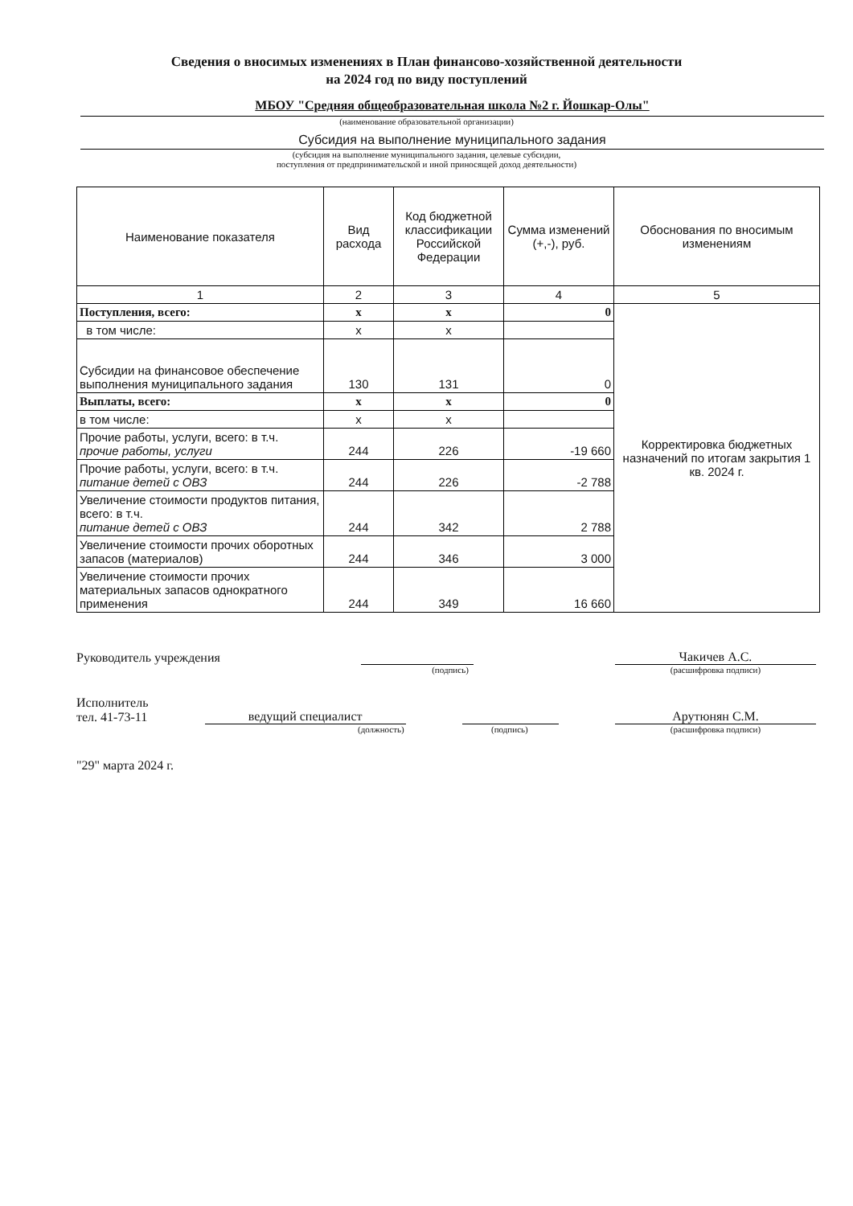Сведения о вносимых изменениях в План финансово-хозяйственной деятельности
на 2024 год по виду поступлений
МБОУ "Средняя общеобразовательная школа №2 г. Йошкар-Олы"
(наименование образовательной организации)
Субсидия на выполнение муниципального задания
(субсидия на выполнение муниципального задания, целевые субсидии,
поступления от предпринимательской и иной приносящей доход деятельности)
| Наименование показателя | Вид расхода | Код бюджетной классификации Российской Федерации | Сумма изменений (+,-), руб. | Обоснования по вносимым изменениям |
| --- | --- | --- | --- | --- |
| 1 | 2 | 3 | 4 | 5 |
| Поступления, всего: | x | x | 0 | Корректировка бюджетных назначений по итогам закрытия 1 кв. 2024 г. |
| в том числе: | x | x | | |
| Субсидии на финансовое обеспечение выполнения муниципального задания | 130 | 131 | 0 | |
| Выплаты, всего: | x | x | 0 | |
| в том числе: | x | x | | |
| Прочие работы, услуги, всего: в т.ч. прочие работы, услуги | 244 | 226 | -19 660 | |
| Прочие работы, услуги, всего: в т.ч. питание детей с ОВЗ | 244 | 226 | -2 788 | |
| Увеличение стоимости продуктов питания, всего: в т.ч. питание детей с ОВЗ | 244 | 342 | 2 788 | |
| Увеличение стоимости прочих оборотных запасов (материалов) | 244 | 346 | 3 000 | |
| Увеличение стоимости прочих материальных запасов однократного применения | 244 | 349 | 16 660 | |
Руководитель учреждения Чакичев А.С.
(подпись) (расшифровка подписи)
Исполнитель
тел. 41-73-11 ведущий специалист Арутюнян С.М.
(должность) (подпись) (расшифровка подписи)
"29" марта 2024 г.